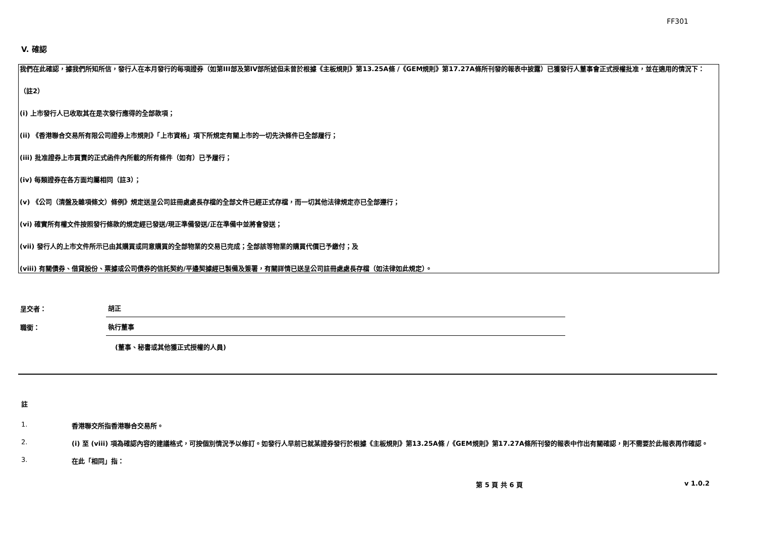FF301
V. 確認
我們在此確認，據我們所知所信，發行人在本月發行的每項證券（如第III部及第IV部所述但未曾於根據《主板規則》第13.25A條 /《GEM規則》第17.27A條所刊發的報表中披露）已獲發行人董事會正式授權批准，並在適用的情況下：
（註2）
(i) 上市發行人已收取其在是次發行應得的全部款項；
(ii) 《香港聯合交易所有限公司證券上市規則》「上市資格」項下所規定有關上市的一切先決條件已全部履行；
(iii) 批准證券上市買賣的正式函件內所載的所有條件（如有）已予履行；
(iv) 每類證券在各方面均屬相同（註3）；
(v) 《公司（清盤及雜項條文）條例》規定送呈公司註冊處處長存檔的全部文件已經正式存檔，而一切其他法律規定亦已全部遵行；
(vi) 確實所有權文件按照發行條款的規定經已發送/現正準備發送/正在準備中並將會發送；
(vii) 發行人的上市文件所示已由其購買或同意購買的全部物業的交易已完成；全部該等物業的購買代價已予繳付；及
(viii) 有關債券、借貸股份、票據或公司債券的信託契約/平邊契據經已製備及簽署，有關詳情已送呈公司註冊處處長存檔（如法律如此規定）。
呈交者：
胡正
職銜：
執行董事
(董事、秘書或其他獲正式授權的人員)
註
1. 香港聯交所指香港聯合交易所。
2. (i) 至 (viii) 項為確認內容的建議格式，可按個別情況予以修訂。如發行人早前已就某證券發行於根據《主板規則》第13.25A條 /《GEM規則》第17.27A條所刊發的報表中作出有關確認，則不需要於此報表再作確認。
3. 在此「相同」指：
第 5 頁 共 6 頁 v 1.0.2